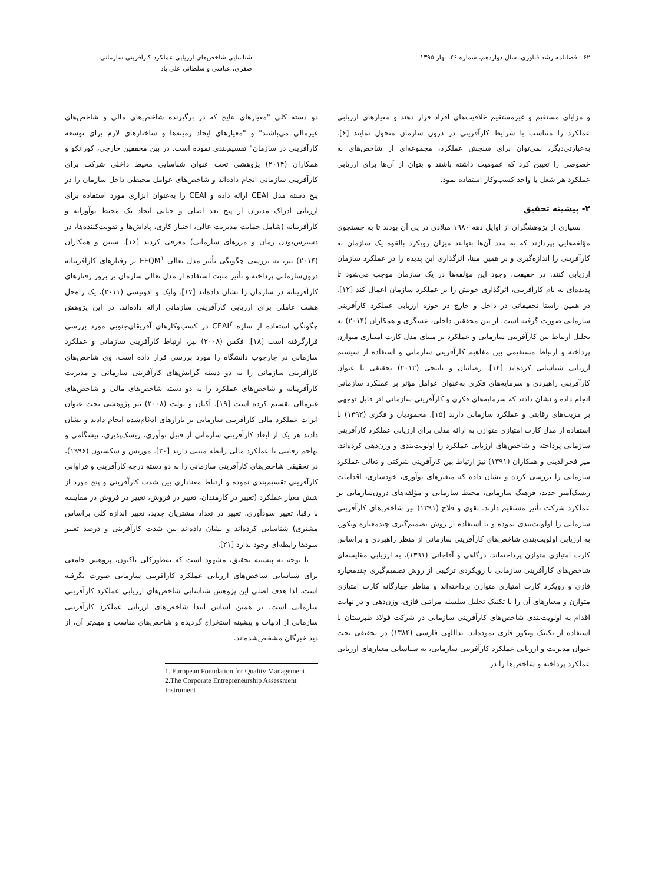۶۲ فصلنامه رشد فناوری، سال دوازدهم، شماره ۴۶، بهار ۱۳۹۵
شناسایی شاخص‌های ارزیابی عملکرد کارآفرینی سازمانی
صفری، عباسی و سلطانی علی‌آباد
و مزایای مستقیم و غیرمستقیم خلاقیت‌های افراد قرار دهند و معیارهای ارزیابی عملکرد را متناسب با شرایط کارآفرینی در درون سازمان متحول نمایند [۶]. به‌عبارتی‌دیگر، نمی‌توان برای سنجش عملکرد، مجموعه‌ای از شاخص‌های به خصوصی را تعیین کرد که عمومیت داشته باشند و بتوان از آن‌ها برای ارزیابی عملکرد هر شغل یا واحد کسب‌وکار استفاده نمود.
۲- پیشینه تحقیق
بسیاری از پژوهشگران از اوایل دهه ۱۹۸۰ میلادی در پی آن بودند تا به جستجوی مؤلفه‌هایی بپردازند که به مدد آن‌ها بتوانند میزان رویکرد بالقوه یک سازمان به کارآفرینی را اندازه‌گیری و بر همین مبنا، اثرگذاری این پدیده را در عملکرد سازمان ارزیابی کنند. در حقیقت، وجود این مؤلفه‌ها در یک سازمان موجب می‌شود تا پدیده‌ای به نام کارآفرینی، اثرگذاری خویش را بر عملکرد سازمان اعمال کند [۱۲]. در همین راستا تحقیقاتی در داخل و خارج در حوزه ارزیابی عملکرد کارآفرینی سازمانی صورت گرفته است. از بین محققین داخلی، عسگری و همکاران (۲۰۱۴) به تحلیل ارتباط بین کارآفرینی سازمانی و عملکرد بر مبنای مدل کارت امتیازی متوازن پرداخته و ارتباط مستقیمی بین مفاهیم کارآفرینی سازمانی و استفاده از سیستم ارزیابی شناسایی کرده‌اند [۱۴]. رضائیان و نائیجی (۲۰۱۲) تحقیقی با عنوان کارآفرینی راهبردی و سرمایه‌های فکری به‌عنوان عوامل مؤثر بر عملکرد سازمانی انجام داده و نشان دادند که سرمایه‌های فکری و کارآفرینی سازمانی اثر قابل توجهی بر مزیت‌های رقابتی و عملکرد سازمانی دارند [۱۵]. محمودیان و فکری (۱۳۹۲) با استفاده از مدل کارت امتیازی متوازن به ارائه مدلی برای ارزیابی عملکرد کارآفرینی سازمانی پرداخته و شاخص‌های ارزیابی عملکرد را اولویت‌بندی و وزن‌دهی کرده‌اند. میر فخرالدینی و همکاران (۱۳۹۱) نیز ارتباط بین کارآفرینی شرکتی و تعالی عملکرد سازمانی را بررسی کرده و نشان داده که متغیرهای نوآوری، خودسازی، اقدامات ریسک‌آمیز جدید، فرهنگ سازمانی، محیط سازمانی و مؤلفه‌های درون‌سازمانی بر عملکرد شرکت تأثیر مستقیم دارند. نقوی و فلاح (۱۳۹۱) نیز شاخص‌های کارآفرینی سازمانی را اولویت‌بندی نموده و با استفاده از روش تصمیم‌گیری چندمعیاره ویکور، به ارزیابی اولویت‌بندی شاخص‌های کارآفرینی سازمانی از منظر راهبردی و براساس کارت امتیازی متوازن پرداخته‌اند. درگاهی و آقاجانی (۱۳۹۱)، به ارزیابی مقایسه‌ای شاخص‌های کارآفرینی سازمانی با رویکردی ترکیبی از روش تصمیم‌گیری چندمعیاره فازی و رویکرد کارت امتیازی متوازن پرداخته‌اند و مناظر چهارگانه کارت امتیازی متوازن و معیارهای آن را با تکنیک تحلیل سلسله مراتبی فازی، وزن‌دهی و در نهایت اقدام به اولویت‌بندی شاخص‌های کارآفرینی سازمانی در شرکت فولاد طبرستان با استفاده از تکنیک ویکور فازی نموده‌اند. یداللهی فارسی (۱۳۸۴) در تحقیقی تحت عنوان مدیریت و ارزیابی عملکرد کارآفرینی سازمانی، به شناسایی معیارهای ارزیابی عملکرد پرداخته و شاخص‌ها را در
دو دسته کلی "معیارهای نتایج که در برگیرنده شاخص‌های مالی و شاخص‌های غیرمالی می‌باشند" و "معیارهای ایجاد زمینه‌ها و ساختارهای لازم برای توسعه کارآفرینی در سازمان" تقسیم‌بندی نموده است. در بین محققین خارجی، کوراتکو و همکاران (۲۰۱۴) پژوهشی تحت عنوان شناسایی محیط داخلی شرکت برای کارآفرینی سازمانی انجام داده‌اند و شاخص‌های عوامل محیطی داخل سازمان را در پنج دسته مدل CEAI ارائه داده و CEAI را به‌عنوان ابزاری مورد استفاده برای ارزیابی ادراک مدیران از پنج بعد اصلی و حیاتی ایجاد یک محیط نوآورانه و کارآفرینانه (شامل حمایت مدیریت عالی، اختیار کاری، پاداش‌ها و تقویت‌کننده‌ها، در دسترس‌بودن زمان و مرزهای سازمانی) معرفی کردند [۱۶]. ستین و همکاران (۲۰۱۴) نیز، به بررسی چگونگی تأثیر مدل تعالی EFQM<sup>۱</sup> بر رفتارهای کارآفرینانه درون‌سازمانی پرداخته و تأثیر مثبت استفاده از مدل تعالی سازمان بر بروز رفتارهای کارآفرینانه در سازمان را نشان داده‌اند [۱۷]. وایک و ادونیسی (۲۰۱۱)، یک راه‌حل هشت عاملی برای ارزیابی کارآفرینی سازمانی ارائه داده‌اند. در این پژوهش چگونگی استفاده از سازه CEAI<sup>۲</sup> در کسب‌وکارهای آفریقای‌جنوبی مورد بررسی قرارگرفته است [۱۸]. فکس (۲۰۰۸) نیز، ارتباط کارآفرینی سازمانی و عملکرد سازمانی در چارچوب دانشگاه را مورد بررسی قرار داده است. وی شاخص‌های کارآفرینی سازمانی را به دو دسته گرایش‌های کارآفرینی سازمانی و مدیریت کارآفرینانه و شاخص‌های عملکرد را به دو دسته شاخص‌های مالی و شاخص‌های غیرمالی تقسیم کرده است [۱۹]. آکتان و بولت (۲۰۰۸) نیز پژوهشی تحت عنوان اثرات عملکرد مالی کارآفرینی سازمانی بر بازارهای ادغام‌شده انجام دادند و نشان دادند هر یک از ابعاد کارآفرینی سازمانی از قبیل نوآوری، ریسک‌پذیری، پیشگامی و تهاجم رقابتی با عملکرد مالی رابطه مثبتی دارند [۲۰]. موریس و سکستون (۱۹۹۶)، در تحقیقی شاخص‌های کارآفرینی سازمانی را به دو دسته درجه کارآفرینی و فراوانی کارآفرینی تقسیم‌بندی نموده و ارتباط معناداری بین شدت کارآفرینی و پنج مورد از شش معیار عملکرد (تغییر در کارمندان، تغییر در فروش، تغییر در فروش در مقایسه با رقبا، تغییر سودآوری، تغییر در تعداد مشتریان جدید، تغییر اندازه کلی براساس مشتری) شناسایی کرده‌اند و نشان داده‌اند بین شدت کارآفرینی و درصد تغییر سودها رابطه‌ای وجود ندارد [۲۱].
با توجه به پیشینه تحقیق، مشهود است که به‌طورکلی تاکنون، پژوهش جامعی برای شناسایی شاخص‌های ارزیابی عملکرد کارآفرینی سازمانی صورت نگرفته است. لذا هدف اصلی این پژوهش شناسایی شاخص‌های ارزیابی عملکرد کارآفرینی سازمانی است. بر همین اساس ابتدا شاخص‌های ارزیابی عملکرد کارآفرینی سازمانی از ادبیات و پیشینه استخراج گردیده و شاخص‌های مناسب و مهم‌تر آن، از دید خبرگان مشخص‌شده‌اند.
1. European Foundation for Quality Management
2.The Corporate Entrepreneurship Assessment Instrument